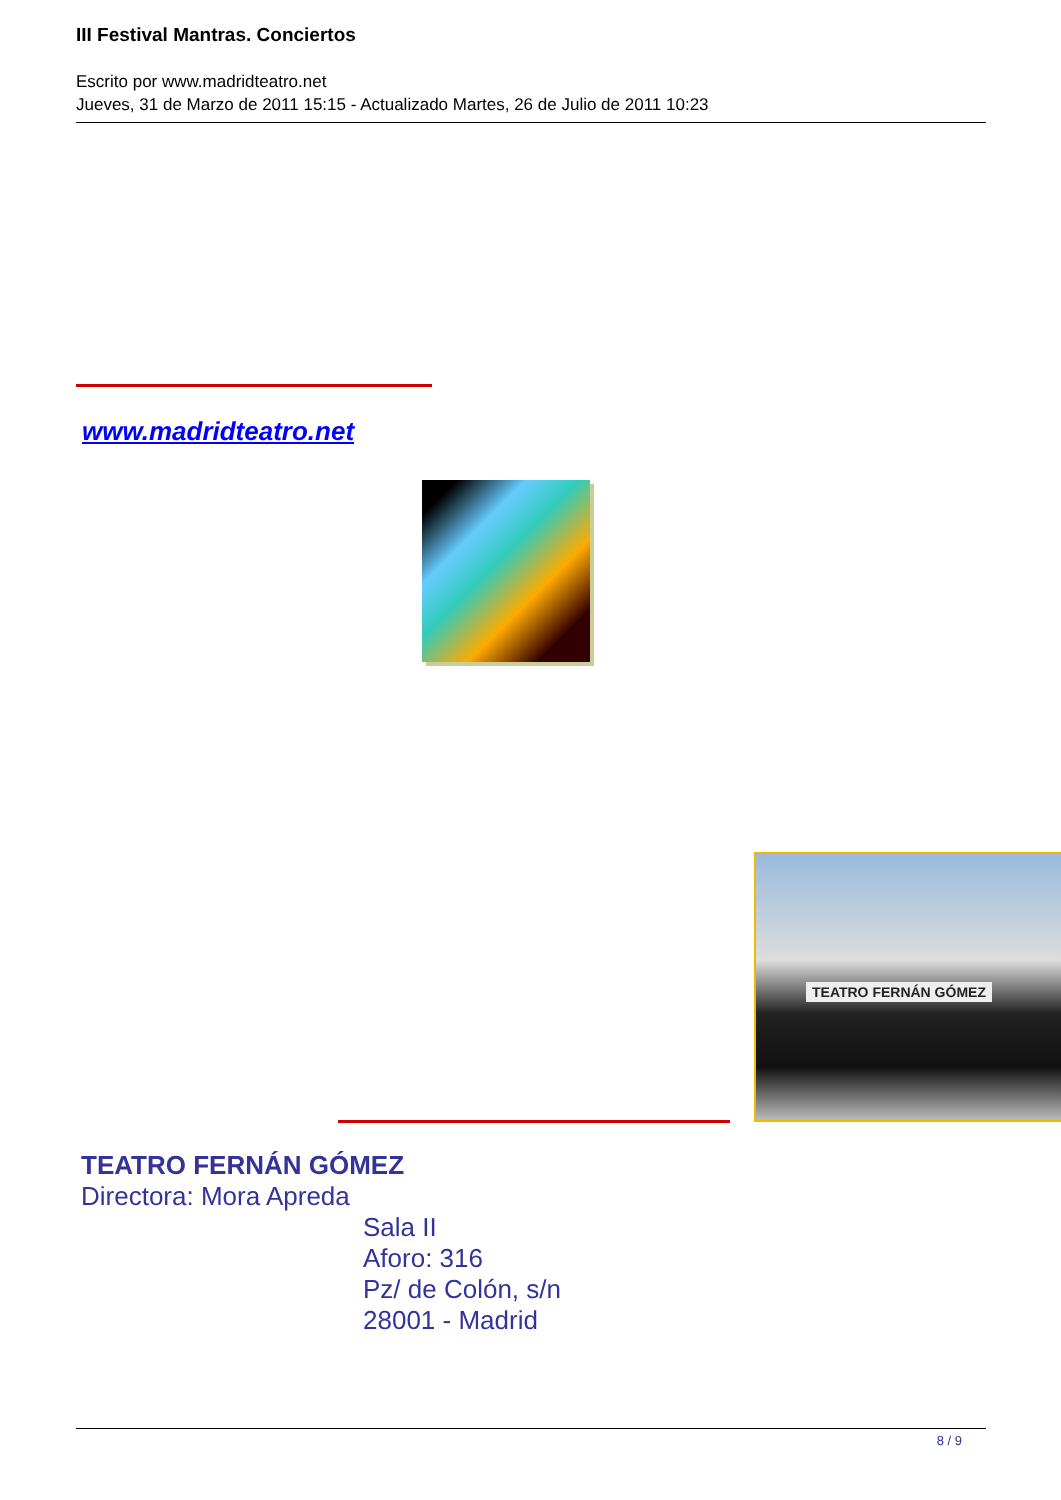III Festival Mantras. Conciertos
Escrito por www.madridteatro.net
Jueves, 31 de Marzo de 2011 15:15 - Actualizado Martes, 26 de Julio de 2011 10:23
www.madridteatro.net
TEATRO FERNÁN GÓMEZ
TEATRO FERNÁN GÓMEZ
Directora: Mora Apreda
Sala II
Aforo: 316
Pz/ de Colón, s/n
28001 - Madrid
8 / 9